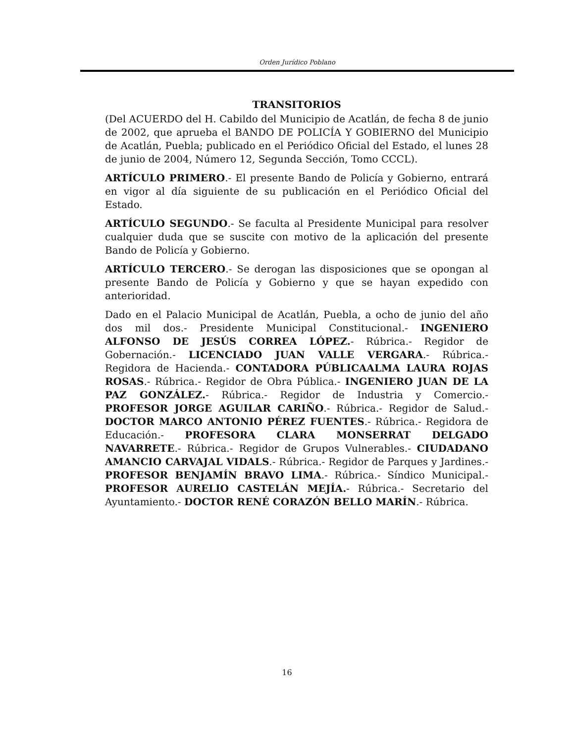Orden Jurídico Poblano
TRANSITORIOS
(Del ACUERDO del H. Cabildo del Municipio de Acatlán, de fecha 8 de junio de 2002, que aprueba el BANDO DE POLICÍA Y GOBIERNO del Municipio de Acatlán, Puebla; publicado en el Periódico Oficial del Estado, el lunes 28 de junio de 2004, Número 12, Segunda Sección, Tomo CCCL).
ARTÍCULO PRIMERO.- El presente Bando de Policía y Gobierno, entrará en vigor al día siguiente de su publicación en el Periódico Oficial del Estado.
ARTÍCULO SEGUNDO.- Se faculta al Presidente Municipal para resolver cualquier duda que se suscite con motivo de la aplicación del presente Bando de Policía y Gobierno.
ARTÍCULO TERCERO.- Se derogan las disposiciones que se opongan al presente Bando de Policía y Gobierno y que se hayan expedido con anterioridad.
Dado en el Palacio Municipal de Acatlán, Puebla, a ocho de junio del año dos mil dos.- Presidente Municipal Constitucional.- INGENIERO ALFONSO DE JESÚS CORREA LÓPEZ.- Rúbrica.- Regidor de Gobernación.- LICENCIADO JUAN VALLE VERGARA.- Rúbrica.- Regidora de Hacienda.- CONTADORA PÚBLICAALMA LAURA ROJAS ROSAS.- Rúbrica.- Regidor de Obra Pública.- INGENIERO JUAN DE LA PAZ GONZÁLEZ.- Rúbrica.- Regidor de Industria y Comercio.- PROFESOR JORGE AGUILAR CARIÑO.- Rúbrica.- Regidor de Salud.- DOCTOR MARCO ANTONIO PÉREZ FUENTES.- Rúbrica.- Regidora de Educación.- PROFESORA CLARA MONSERRAT DELGADO NAVARRETE.- Rúbrica.- Regidor de Grupos Vulnerables.- CIUDADANO AMANCIO CARVAJAL VIDALS.- Rúbrica.- Regidor de Parques y Jardines.- PROFESOR BENJAMÍN BRAVO LIMA.- Rúbrica.- Síndico Municipal.- PROFESOR AURELIO CASTELÁN MEJÍA.- Rúbrica.- Secretario del Ayuntamiento.- DOCTOR RENÉ CORAZÓN BELLO MARÍN.- Rúbrica.
16